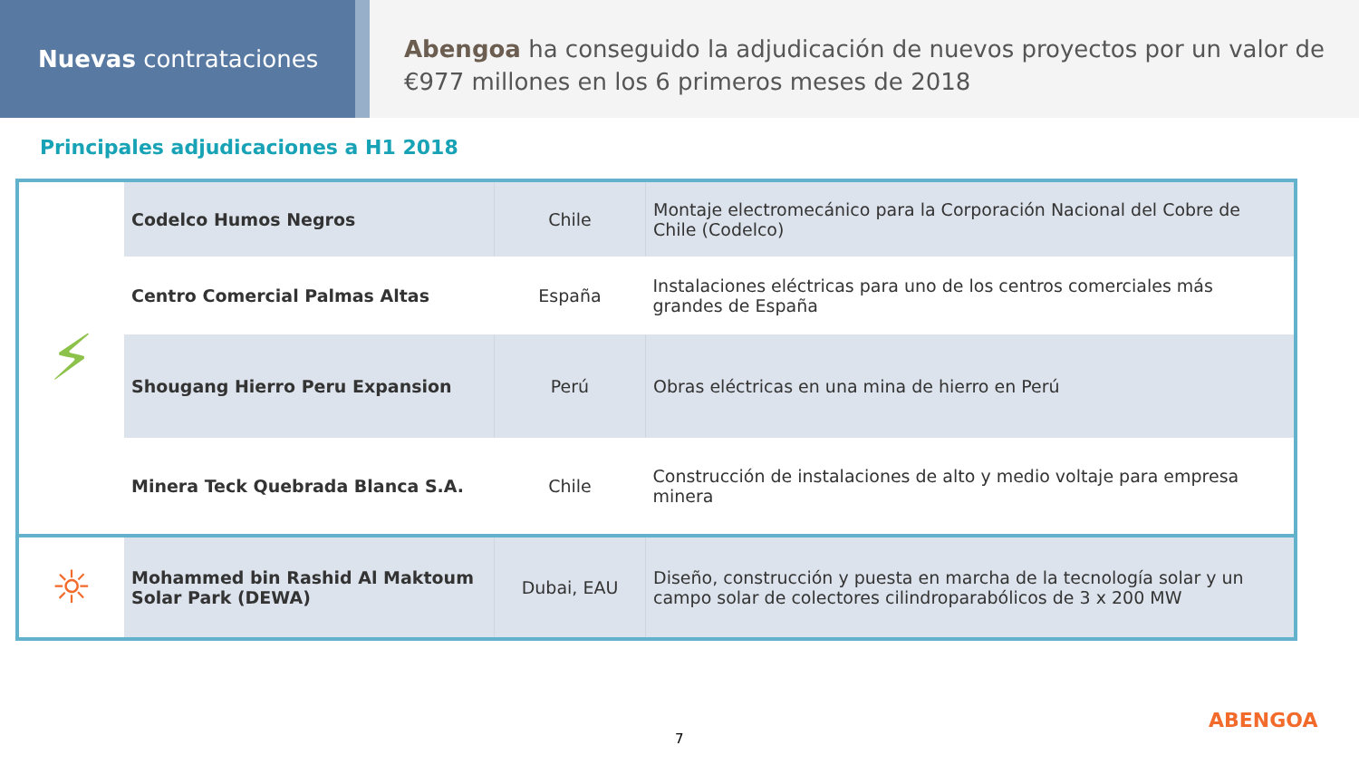Nuevas contrataciones
Abengoa ha conseguido la adjudicación de nuevos proyectos por un valor de €977 millones en los 6 primeros meses de 2018
Principales adjudicaciones a H1 2018
| ⚡ | Codelco Humos Negros | Chile | Montaje electromecánico para la Corporación Nacional del Cobre de Chile (Codelco) |
| | Centro Comercial Palmas Altas | España | Instalaciones eléctricas para uno de los centros comerciales más grandes de España |
| | Shougang Hierro Peru Expansion | Perú | Obras eléctricas en una mina de hierro en Perú |
| | Minera Teck Quebrada Blanca S.A. | Chile | Construcción de instalaciones de alto y medio voltaje para empresa minera |
| ☼ | Mohammed bin Rashid Al Maktoum Solar Park (DEWA) | Dubai, EAU | Diseño, construcción y puesta en marcha de la tecnología solar y un campo solar de colectores cilindroparabólicos de 3 x 200 MW |
7
ABENGOA